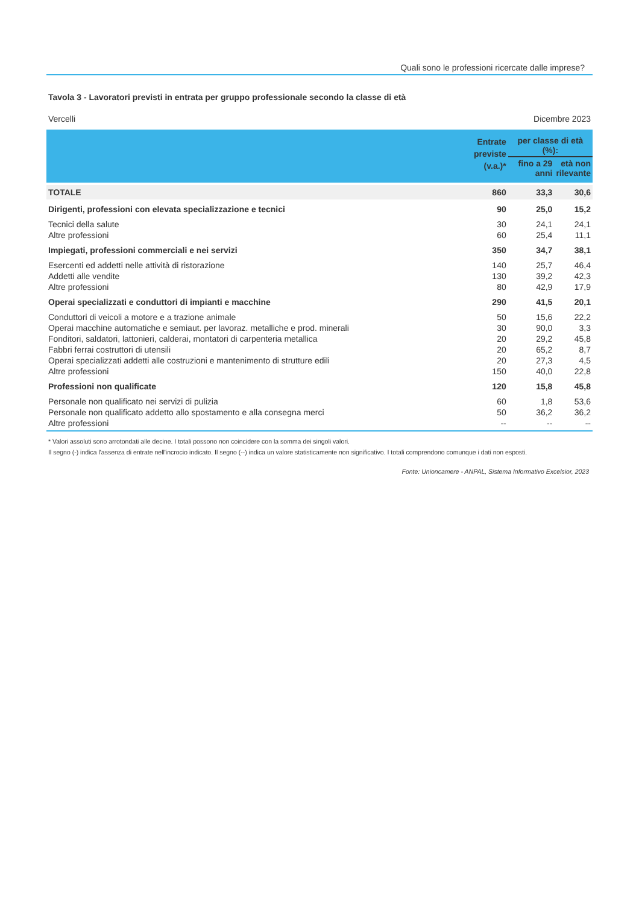Quali sono le professioni ricercate dalle imprese?
Tavola 3 - Lavoratori previsti in entrata per gruppo professionale secondo la classe di età
Vercelli Dicembre 2023
| | Entrate previste (v.a.)* | per classe di età (%): | |
| --- | --- | --- | --- |
| | | fino a 29 anni | età non rilevante |
| TOTALE | 860 | 33,3 | 30,6 |
| Dirigenti, professioni con elevata specializzazione e tecnici | 90 | 25,0 | 15,2 |
| Tecnici della salute | 30 | 24,1 | 24,1 |
| Altre professioni | 60 | 25,4 | 11,1 |
| Impiegati, professioni commerciali e nei servizi | 350 | 34,7 | 38,1 |
| Esercenti ed addetti nelle attività di ristorazione | 140 | 25,7 | 46,4 |
| Addetti alle vendite | 130 | 39,2 | 42,3 |
| Altre professioni | 80 | 42,9 | 17,9 |
| Operai specializzati e conduttori di impianti e macchine | 290 | 41,5 | 20,1 |
| Conduttori di veicoli a motore e a trazione animale | 50 | 15,6 | 22,2 |
| Operai macchine automatiche e semiaut. per lavoraz. metalliche e prod. minerali | 30 | 90,0 | 3,3 |
| Fonditori, saldatori, lattonieri, calderai, montatori di carpenteria metallica | 20 | 29,2 | 45,8 |
| Fabbri ferrai costruttori di utensili | 20 | 65,2 | 8,7 |
| Operai specializzati addetti alle costruzioni e mantenimento di strutture edili | 20 | 27,3 | 4,5 |
| Altre professioni | 150 | 40,0 | 22,8 |
| Professioni non qualificate | 120 | 15,8 | 45,8 |
| Personale non qualificato nei servizi di pulizia | 60 | 1,8 | 53,6 |
| Personale non qualificato addetto allo spostamento e alla consegna merci | 50 | 36,2 | 36,2 |
| Altre professioni | -- | -- | -- |
* Valori assoluti sono arrotondati alle decine. I totali possono non coincidere con la somma dei singoli valori.
Il segno (-) indica l'assenza di entrate nell'incrocio indicato. Il segno (--) indica un valore statisticamente non significativo. I totali comprendono comunque i dati non esposti.
Fonte: Unioncamere - ANPAL, Sistema Informativo Excelsior, 2023